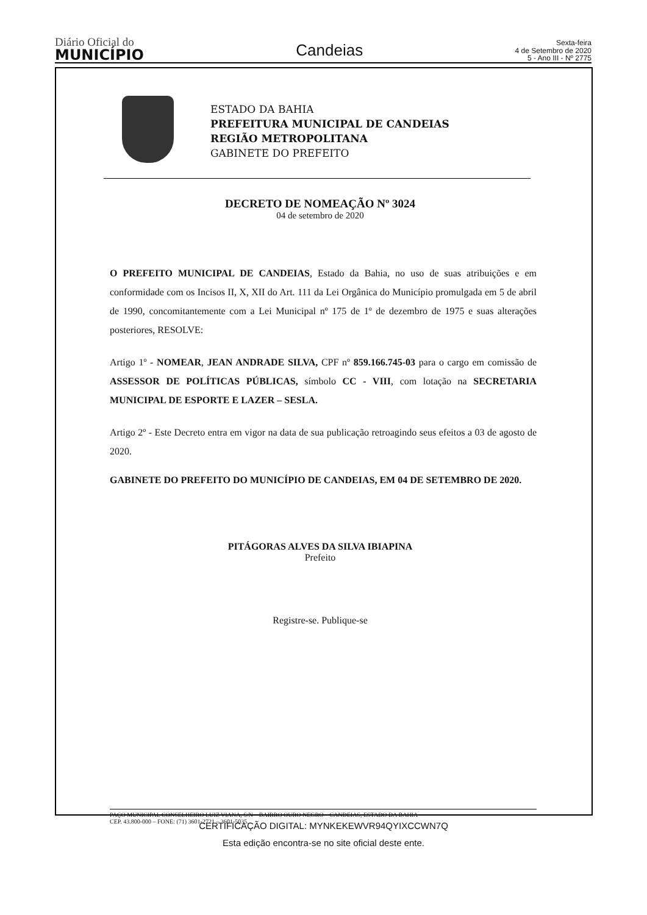Diário Oficial do
MUNICÍPIO
Candeias
Sexta-feira
4 de Setembro de 2020
5 - Ano III - Nº 2775
ESTADO DA BAHIA
PREFEITURA MUNICIPAL DE CANDEIAS
REGIÃO METROPOLITANA
GABINETE DO PREFEITO
DECRETO DE NOMEAÇÃO Nº 3024
04 de setembro de 2020
O PREFEITO MUNICIPAL DE CANDEIAS, Estado da Bahia, no uso de suas atribuições e em conformidade com os Incisos II, X, XII do Art. 111 da Lei Orgânica do Município promulgada em 5 de abril de 1990, concomitantemente com a Lei Municipal nº 175 de 1º de dezembro de 1975 e suas alterações posteriores, RESOLVE:
Artigo 1º - NOMEAR, JEAN ANDRADE SILVA, CPF nº 859.166.745-03 para o cargo em comissão de ASSESSOR DE POLÍTICAS PÚBLICAS, símbolo CC - VIII, com lotação na SECRETARIA MUNICIPAL DE ESPORTE E LAZER – SESLA.
Artigo 2º - Este Decreto entra em vigor na data de sua publicação retroagindo seus efeitos a 03 de agosto de 2020.
GABINETE DO PREFEITO DO MUNICÍPIO DE CANDEIAS, EM 04 DE SETEMBRO DE 2020.
PITÁGORAS ALVES DA SILVA IBIAPINA
Prefeito
Registre-se. Publique-se
PAÇO MUNICIPAL CONSELHEIRO LUIZ VIANA, S/N – BAIRRO OURO NEGRO – CANDEIAS, ESTADO DA BAHIA
CEP. 43.800-000 – FONE: (71) 3601-2721 – 3601-5035.
CERTIFICAÇÃO DIGITAL: MYNKEKEWVR94QYIXCCWN7Q
Esta edição encontra-se no site oficial deste ente.